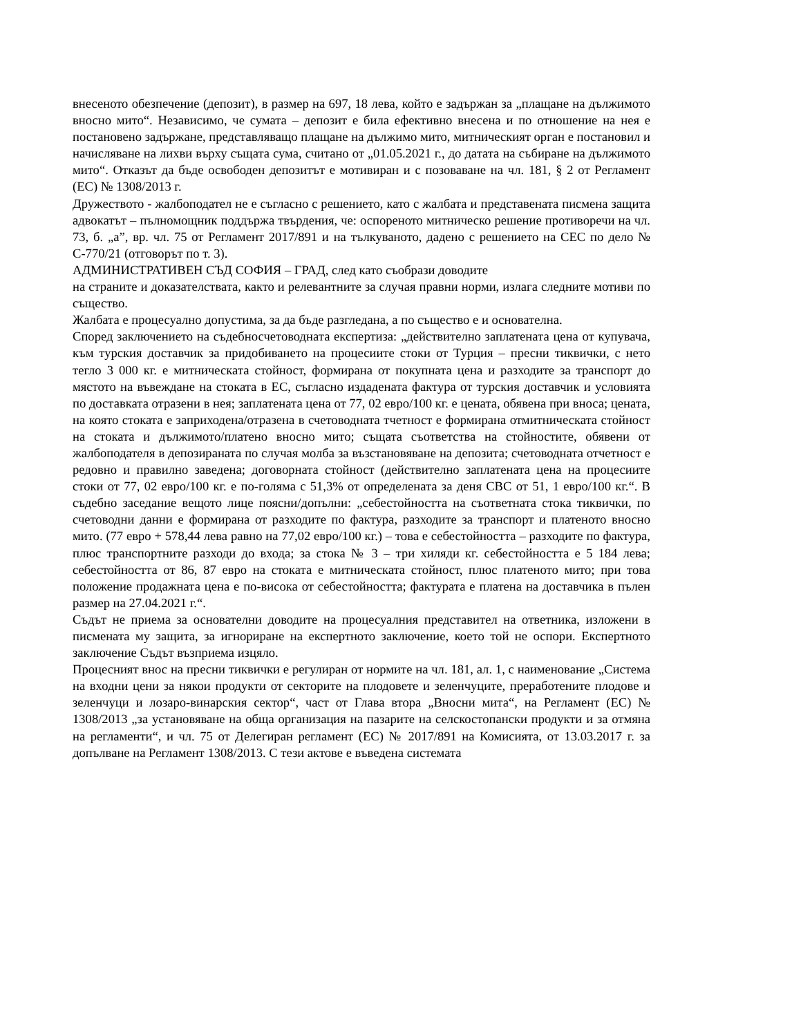внесеното обезпечение (депозит), в размер на 697, 18 лева, който е задържан за „плащане на дължимото вносно мито“. Независимо, че сумата – депозит е била ефективно внесена и по отношение на нея е постановено задържане, представляващо плащане на дължимо мито, митническият орган е постановил и начисляване на лихви върху същата сума, считано от „01.05.2021 г., до датата на събиране на дължимото мито“. Отказът да бъде освободен депозитът е мотивиран и с позоваване на чл. 181, § 2 от Регламент (ЕС) № 1308/2013 г.
Дружеството - жалбоподател не е съгласно с решението, като с жалбата и представената писмена защита адвокатът – пълномощник поддържа твърдения, че: оспореното митническо решение противоречи на чл. 73, б. „а”, вр. чл. 75 от Регламент 2017/891 и на тълкуваното, дадено с решението на СЕС по дело № С-770/21 (отговорът по т. 3).
АДМИНИСТРАТИВЕН СЪД СОФИЯ – ГРАД, след като съобрази доводите
на страните и доказателствата, както и релевантните за случая правни норми, излага следните мотиви по същество.
Жалбата е процесуално допустима, за да бъде разгледана, а по същество е и основателна.
Според заключението на съдебносчетоводната експертиза: „действително заплатената цена от купувача, към турския доставчик за придобиването на процесиите стоки от Турция – пресни тиквички, с нето тегло 3 000 кг. е митническата стойност, формирана от покупната цена и разходите за транспорт до мястото на въвеждане на стоката в ЕС, съгласно издадената фактура от турския доставчик и условията по доставката отразени в нея; заплатената цена от 77, 02 евро/100 кг. е цената, обявена при вноса; цената, на която стоката е заприходена/отразена в счетоводната тчетност е формирана отмитническата стойност на стоката и дължимото/платено вносно мито; същата съответства на стойностите, обявени от жалбоподателя в депозираната по случая молба за възстановяване на депозита; счетоводната отчетност е редовно и правилно заведена; договорната стойност (действително заплатената цена на процесиите стоки от 77, 02 евро/100 кг. е по-голяма с 51,3% от определената за деня СВС от 51, 1 евро/100 кг.“. В съдебно заседание вещото лице поясни/допълни: „себестойността на съответната стока тиквички, по счетоводни данни е формирана от разходите по фактура, разходите за транспорт и платеното вносно мито. (77 евро + 578,44 лева равно на 77,02 евро/100 кг.) – това е себестойността – разходите по фактура, плюс транспортните разходи до входа; за стока № 3 – три хиляди кг. себестойността е 5 184 лева; себестойността от 86, 87 евро на стоката е митническата стойност, плюс платеното мито; при това положение продажната цена е по-висока от себестойността; фактурата е платена на доставчика в пълен размер на 27.04.2021 г.“.
Съдът не приема за основателни доводите на процесуалния представител на ответника, изложени в писмената му защита, за игнориране на експертното заключение, което той не оспори. Експертното заключение Съдът възприема изцяло.
Процесният внос на пресни тиквички е регулиран от нормите на чл. 181, ал. 1, с наименование „Система на входни цени за някои продукти от секторите на плодовете и зеленчуците, преработените плодове и зеленчуци и лозаро-винарския сектор“, част от Глава втора „Вносни мита“, на Регламент (ЕС) № 1308/2013 „за установяване на обща организация на пазарите на селскостопански продукти и за отмяна на регламенти“, и чл. 75 от Делегиран регламент (ЕС) № 2017/891 на Комисията, от 13.03.2017 г. за допълване на Регламент 1308/2013. С тези актове е въведена системата